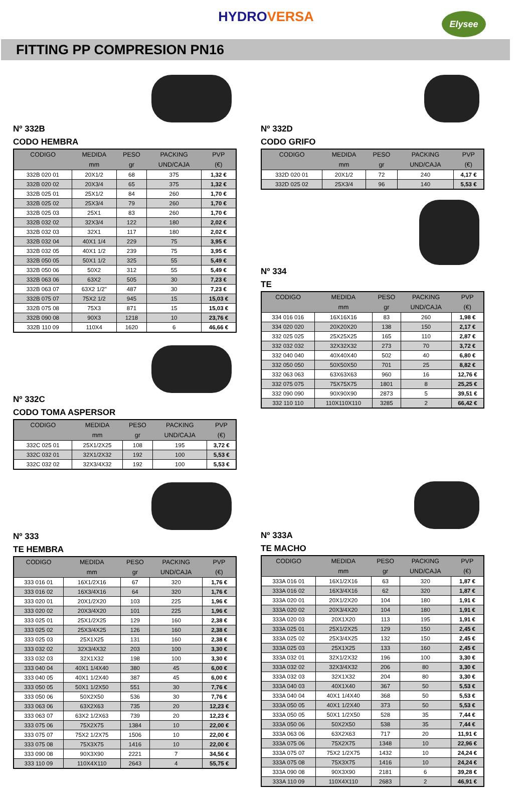HYDROVERSA
Elysee
FITTING PP COMPRESION PN16
Nº 332B
CODO HEMBRA
| CODIGO | MEDIDA | PESO | PACKING | PVP |
| --- | --- | --- | --- | --- |
| | mm | gr | UND/CAJA | (€) |
| 332B 020 01 | 20X1/2 | 68 | 375 | 1,32 € |
| 332B 020 02 | 20X3/4 | 65 | 375 | 1,32 € |
| 332B 025 01 | 25X1/2 | 84 | 260 | 1,70 € |
| 332B 025 02 | 25X3/4 | 79 | 260 | 1,70 € |
| 332B 025 03 | 25X1 | 83 | 260 | 1,70 € |
| 332B 032 02 | 32X3/4 | 122 | 180 | 2,02 € |
| 332B 032 03 | 32X1 | 117 | 180 | 2,02 € |
| 332B 032 04 | 40X1 1/4 | 229 | 75 | 3,95 € |
| 332B 032 05 | 40X1 1/2 | 239 | 75 | 3,95 € |
| 332B 050 05 | 50X1 1/2 | 325 | 55 | 5,49 € |
| 332B 050 06 | 50X2 | 312 | 55 | 5,49 € |
| 332B 063 06 | 63X2 | 505 | 30 | 7,23 € |
| 332B 063 07 | 63X2 1/2" | 487 | 30 | 7,23 € |
| 332B 075 07 | 75X2 1/2 | 945 | 15 | 15,03 € |
| 332B 075 08 | 75X3 | 871 | 15 | 15,03 € |
| 332B 090 08 | 90X3 | 1218 | 10 | 23,76 € |
| 332B 110 09 | 110X4 | 1620 | 6 | 46,66 € |
Nº 332C
CODO TOMA ASPERSOR
| CODIGO | MEDIDA | PESO | PACKING | PVP |
| --- | --- | --- | --- | --- |
| | mm | gr | UND/CAJA | (€) |
| 332C 025 01 | 25X1/2X25 | 108 | 195 | 3,72 € |
| 332C 032 01 | 32X1/2X32 | 192 | 100 | 5,53 € |
| 332C 032 02 | 32X3/4X32 | 192 | 100 | 5,53 € |
Nº 333
TE HEMBRA
| CODIGO | MEDIDA | PESO | PACKING | PVP |
| --- | --- | --- | --- | --- |
| | mm | gr | UND/CAJA | (€) |
| 333 016 01 | 16X1/2X16 | 67 | 320 | 1,76 € |
| 333 016 02 | 16X3/4X16 | 64 | 320 | 1,76 € |
| 333 020 01 | 20X1/2X20 | 103 | 225 | 1,96 € |
| 333 020 02 | 20X3/4X20 | 101 | 225 | 1,96 € |
| 333 025 01 | 25X1/2X25 | 129 | 160 | 2,38 € |
| 333 025 02 | 25X3/4X25 | 126 | 160 | 2,38 € |
| 333 025 03 | 25X1X25 | 131 | 160 | 2,38 € |
| 333 032 02 | 32X3/4X32 | 203 | 100 | 3,30 € |
| 333 032 03 | 32X1X32 | 198 | 100 | 3,30 € |
| 333 040 04 | 40X1 1/4X40 | 380 | 45 | 6,00 € |
| 333 040 05 | 40X1 1/2X40 | 387 | 45 | 6,00 € |
| 333 050 05 | 50X1 1/2X50 | 551 | 30 | 7,76 € |
| 333 050 06 | 50X2X50 | 536 | 30 | 7,76 € |
| 333 063 06 | 63X2X63 | 735 | 20 | 12,23 € |
| 333 063 07 | 63X2 1/2X63 | 739 | 20 | 12,23 € |
| 333 075 06 | 75X2X75 | 1384 | 10 | 22,00 € |
| 333 075 07 | 75X2 1/2X75 | 1506 | 10 | 22,00 € |
| 333 075 08 | 75X3X75 | 1416 | 10 | 22,00 € |
| 333 090 08 | 90X3X90 | 2221 | 7 | 34,56 € |
| 333 110 09 | 110X4X110 | 2643 | 4 | 55,75 € |
Nº 332D
CODO GRIFO
| CODIGO | MEDIDA | PESO | PACKING | PVP |
| --- | --- | --- | --- | --- |
| | mm | gr | UND/CAJA | (€) |
| 332D 020 01 | 20X1/2 | 72 | 240 | 4,17 € |
| 332D 025 02 | 25X3/4 | 96 | 140 | 5,53 € |
Nº 334
TE
| CODIGO | MEDIDA | PESO | PACKING | PVP |
| --- | --- | --- | --- | --- |
| | mm | gr | UND/CAJA | (€) |
| 334 016 016 | 16X16X16 | 83 | 260 | 1,98 € |
| 334 020 020 | 20X20X20 | 138 | 150 | 2,17 € |
| 332 025 025 | 25X25X25 | 165 | 110 | 2,87 € |
| 332 032 032 | 32X32X32 | 273 | 70 | 3,72 € |
| 332 040 040 | 40X40X40 | 502 | 40 | 6,80 € |
| 332 050 050 | 50X50X50 | 701 | 25 | 8,82 € |
| 332 063 063 | 63X63X63 | 960 | 16 | 12,76 € |
| 332 075 075 | 75X75X75 | 1801 | 8 | 25,25 € |
| 332 090 090 | 90X90X90 | 2873 | 5 | 39,51 € |
| 332 110 110 | 110X110X110 | 3285 | 2 | 66,42 € |
Nº 333A
TE MACHO
| CODIGO | MEDIDA | PESO | PACKING | PVP |
| --- | --- | --- | --- | --- |
| | mm | gr | UND/CAJA | (€) |
| 333A 016 01 | 16X1/2X16 | 63 | 320 | 1,87 € |
| 333A 016 02 | 16X3/4X16 | 62 | 320 | 1,87 € |
| 333A 020 01 | 20X1/2X20 | 104 | 180 | 1,91 € |
| 333A 020 02 | 20X3/4X20 | 104 | 180 | 1,91 € |
| 333A 020 03 | 20X1X20 | 113 | 195 | 1,91 € |
| 333A 025 01 | 25X1/2X25 | 129 | 150 | 2,45 € |
| 333A 025 02 | 25X3/4X25 | 132 | 150 | 2,45 € |
| 333A 025 03 | 25X1X25 | 133 | 160 | 2,45 € |
| 333A 032 01 | 32X1/2X32 | 196 | 100 | 3,30 € |
| 333A 032 02 | 32X3/4X32 | 206 | 80 | 3,30 € |
| 333A 032 03 | 32X1X32 | 204 | 80 | 3,30 € |
| 333A 040 03 | 40X1X40 | 367 | 50 | 5,53 € |
| 333A 040 04 | 40X1 1/4X40 | 368 | 50 | 5,53 € |
| 333A 050 05 | 40X1 1/2X40 | 373 | 50 | 5,53 € |
| 333A 050 05 | 50X1 1/2X50 | 528 | 35 | 7,44 € |
| 333A 050 06 | 50X2X50 | 538 | 35 | 7,44 € |
| 333A 063 06 | 63X2X63 | 717 | 20 | 11,91 € |
| 333A 075 06 | 75X2X75 | 1348 | 10 | 22,96 € |
| 333A 075 07 | 75X2 1/2X75 | 1432 | 10 | 24,24 € |
| 333A 075 08 | 75X3X75 | 1416 | 10 | 24,24 € |
| 333A 090 08 | 90X3X90 | 2181 | 6 | 39,28 € |
| 333A 110 09 | 110X4X110 | 2683 | 2 | 46,91 € |